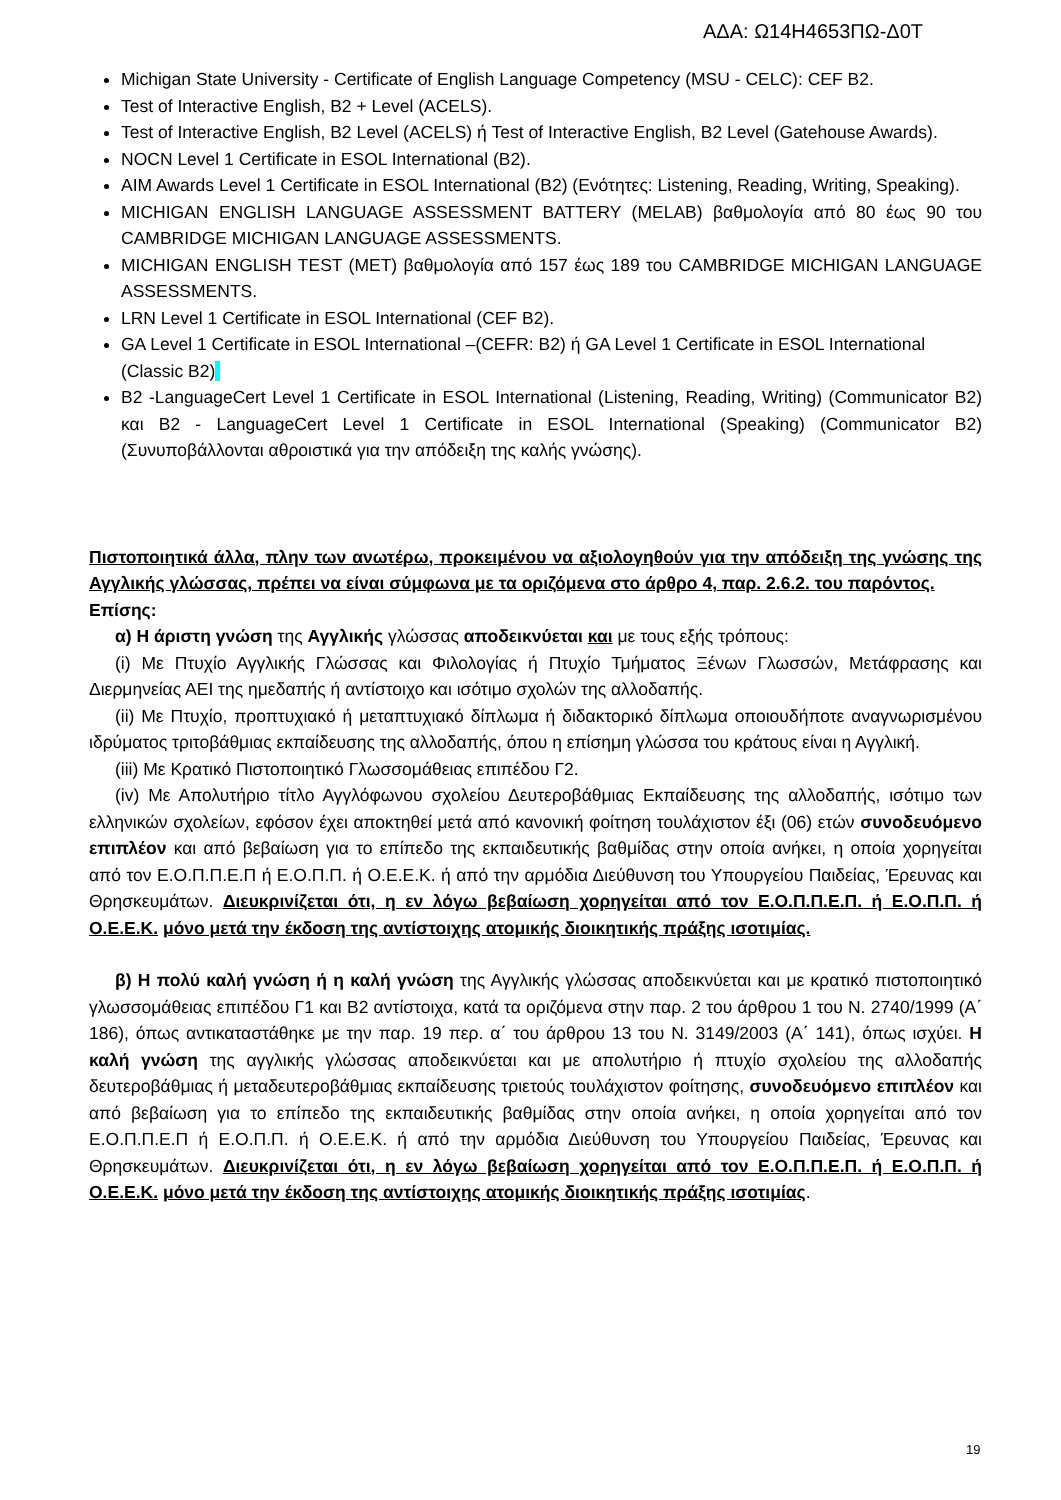ΑΔΑ: Ω14Η4653ΠΩ-Δ0Τ
Michigan State University - Certificate of English Language Competency (MSU - CELC): CEF B2.
Test of Interactive English, B2 + Level (ACELS).
Test of Interactive English, B2 Level (ACELS) ή Test of Interactive English, B2 Level (Gatehouse Awards).
NOCN Level 1 Certificate in ESOL International (B2).
AIM Awards Level 1 Certificate in ESOL International (B2) (Ενότητες: Listening, Reading, Writing, Speaking).
MICHIGAN ENGLISH LANGUAGE ASSESSMENT BATTERY (MELAB) βαθμολογία από 80 έως 90 του CAMBRIDGE MICHIGAN LANGUAGE ASSESSMENTS.
MICHIGAN ENGLISH TEST (MET) βαθμολογία από 157 έως 189 του CAMBRIDGE MICHIGAN LANGUAGE ASSESSMENTS.
LRN Level 1 Certificate in ESOL International (CEF B2).
GA Level 1 Certificate in ESOL International –(CEFR: B2) ή GA Level 1 Certificate in ESOL International (Classic B2)
B2 -LanguageCert Level 1 Certificate in ESOL International (Listening, Reading, Writing) (Communicator B2) και B2 - LanguageCert Level 1 Certificate in ESOL International (Speaking) (Communicator B2) (Συνυποβάλλονται αθροιστικά για την απόδειξη της καλής γνώσης).
Πιστοποιητικά άλλα, πλην των ανωτέρω, προκειμένου να αξιολογηθούν για την απόδειξη της γνώσης της Αγγλικής γλώσσας, πρέπει να είναι σύμφωνα με τα οριζόμενα στο άρθρο 4, παρ. 2.6.2. του παρόντος.
Επίσης:
α) Η άριστη γνώση της Αγγλικής γλώσσας αποδεικνύεται και με τους εξής τρόπους:
(i) Με Πτυχίο Αγγλικής Γλώσσας και Φιλολογίας ή Πτυχίο Τμήματος Ξένων Γλωσσών, Μετάφρασης και Διερμηνείας ΑΕΙ της ημεδαπής ή αντίστοιχο και ισότιμο σχολών της αλλοδαπής.
(ii) Με Πτυχίο, προπτυχιακό ή μεταπτυχιακό δίπλωμα ή διδακτορικό δίπλωμα οποιουδήποτε αναγνωρισμένου ιδρύματος τριτοβάθμιας εκπαίδευσης της αλλοδαπής, όπου η επίσημη γλώσσα του κράτους είναι η Αγγλική.
(iii) Με Κρατικό Πιστοποιητικό Γλωσσομάθειας επιπέδου Γ2.
(iv) Με Απολυτήριο τίτλο Αγγλόφωνου σχολείου Δευτεροβάθμιας Εκπαίδευσης της αλλοδαπής, ισότιμο των ελληνικών σχολείων, εφόσον έχει αποκτηθεί μετά από κανονική φοίτηση τουλάχιστον έξι (06) ετών συνοδευόμενο επιπλέον και από βεβαίωση για το επίπεδο της εκπαιδευτικής βαθμίδας στην οποία ανήκει, η οποία χορηγείται από τον Ε.Ο.Π.Π.Ε.Π ή Ε.Ο.Π.Π. ή Ο.Ε.Ε.Κ. ή από την αρμόδια Διεύθυνση του Υπουργείου Παιδείας, Έρευνας και Θρησκευμάτων. Διευκρινίζεται ότι, η εν λόγω βεβαίωση χορηγείται από τον Ε.Ο.Π.Π.Ε.Π. ή Ε.Ο.Π.Π. ή Ο.Ε.Ε.Κ. μόνο μετά την έκδοση της αντίστοιχης ατομικής διοικητικής πράξης ισοτιμίας.
β) Η πολύ καλή γνώση ή η καλή γνώση της Αγγλικής γλώσσας αποδεικνύεται και με κρατικό πιστοποιητικό γλωσσομάθειας επιπέδου Γ1 και Β2 αντίστοιχα, κατά τα οριζόμενα στην παρ. 2 του άρθρου 1 του Ν. 2740/1999 (Α΄ 186), όπως αντικαταστάθηκε με την παρ. 19 περ. α΄ του άρθρου 13 του Ν. 3149/2003 (Α΄ 141), όπως ισχύει. Η καλή γνώση της αγγλικής γλώσσας αποδεικνύεται και με απολυτήριο ή πτυχίο σχολείου της αλλοδαπής δευτεροβάθμιας ή μεταδευτεροβάθμιας εκπαίδευσης τριετούς τουλάχιστον φοίτησης, συνοδευόμενο επιπλέον και από βεβαίωση για το επίπεδο της εκπαιδευτικής βαθμίδας στην οποία ανήκει, η οποία χορηγείται από τον Ε.Ο.Π.Π.Ε.Π ή Ε.Ο.Π.Π. ή Ο.Ε.Ε.Κ. ή από την αρμόδια Διεύθυνση του Υπουργείου Παιδείας, Έρευνας και Θρησκευμάτων. Διευκρινίζεται ότι, η εν λόγω βεβαίωση χορηγείται από τον Ε.Ο.Π.Π.Ε.Π. ή Ε.Ο.Π.Π. ή Ο.Ε.Ε.Κ. μόνο μετά την έκδοση της αντίστοιχης ατομικής διοικητικής πράξης ισοτιμίας.
19